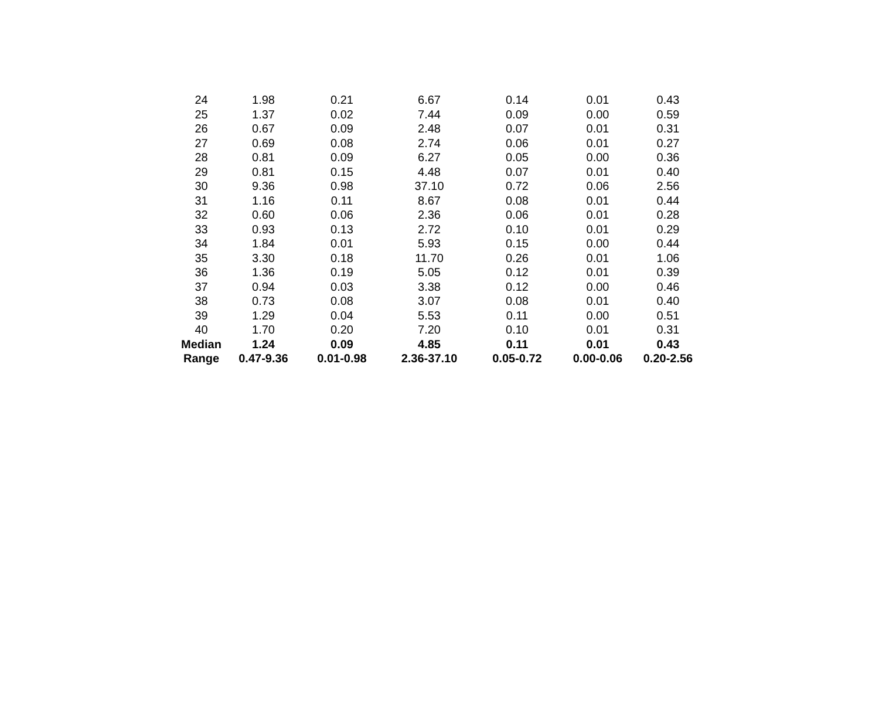| 24 | 1.98 | 0.21 | 6.67 | 0.14 | 0.01 | 0.43 |
| 25 | 1.37 | 0.02 | 7.44 | 0.09 | 0.00 | 0.59 |
| 26 | 0.67 | 0.09 | 2.48 | 0.07 | 0.01 | 0.31 |
| 27 | 0.69 | 0.08 | 2.74 | 0.06 | 0.01 | 0.27 |
| 28 | 0.81 | 0.09 | 6.27 | 0.05 | 0.00 | 0.36 |
| 29 | 0.81 | 0.15 | 4.48 | 0.07 | 0.01 | 0.40 |
| 30 | 9.36 | 0.98 | 37.10 | 0.72 | 0.06 | 2.56 |
| 31 | 1.16 | 0.11 | 8.67 | 0.08 | 0.01 | 0.44 |
| 32 | 0.60 | 0.06 | 2.36 | 0.06 | 0.01 | 0.28 |
| 33 | 0.93 | 0.13 | 2.72 | 0.10 | 0.01 | 0.29 |
| 34 | 1.84 | 0.01 | 5.93 | 0.15 | 0.00 | 0.44 |
| 35 | 3.30 | 0.18 | 11.70 | 0.26 | 0.01 | 1.06 |
| 36 | 1.36 | 0.19 | 5.05 | 0.12 | 0.01 | 0.39 |
| 37 | 0.94 | 0.03 | 3.38 | 0.12 | 0.00 | 0.46 |
| 38 | 0.73 | 0.08 | 3.07 | 0.08 | 0.01 | 0.40 |
| 39 | 1.29 | 0.04 | 5.53 | 0.11 | 0.00 | 0.51 |
| 40 | 1.70 | 0.20 | 7.20 | 0.10 | 0.01 | 0.31 |
| Median | 1.24 | 0.09 | 4.85 | 0.11 | 0.01 | 0.43 |
| Range | 0.47-9.36 | 0.01-0.98 | 2.36-37.10 | 0.05-0.72 | 0.00-0.06 | 0.20-2.56 |